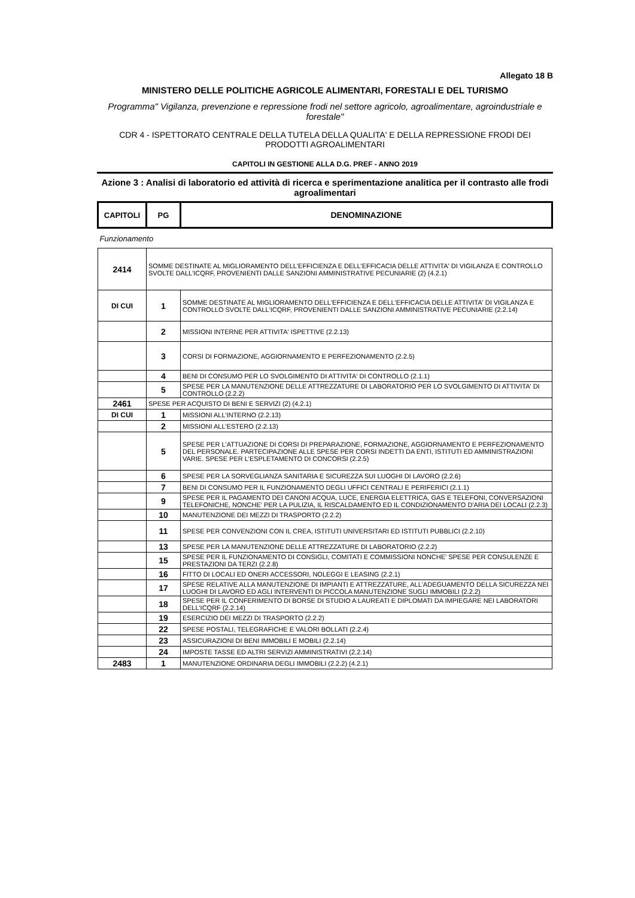Allegato 18 B
MINISTERO DELLE POLITICHE AGRICOLE ALIMENTARI, FORESTALI E DEL TURISMO
Programma" Vigilanza, prevenzione e repressione frodi nel settore agricolo, agroalimentare, agroindustriale e forestale"
CDR 4 - ISPETTORATO CENTRALE DELLA TUTELA DELLA QUALITA' E DELLA REPRESSIONE FRODI DEI PRODOTTI AGROALIMENTARI
CAPITOLI IN GESTIONE ALLA D.G. PREF - ANNO 2019
Azione 3 : Analisi di laboratorio ed attività di ricerca e sperimentazione analitica per il contrasto alle frodi agroalimentari
| CAPITOLI | PG | DENOMINAZIONE |
| --- | --- | --- |
| Funzionamento | | |
| 2414 | SOMME DESTINATE AL MIGLIORAMENTO DELL'EFFICIENZA E DELL'EFFICACIA DELLE ATTIVITA' DI VIGILANZA E CONTROLLO SVOLTE DALL'ICQRF, PROVENIENTI DALLE SANZIONI AMMINISTRATIVE PECUNIARIE (2) (4.2.1) | |
| DI CUI | 1 | SOMME DESTINATE AL MIGLIORAMENTO DELL'EFFICIENZA E DELL'EFFICACIA DELLE ATTIVITA' DI VIGILANZA E CONTROLLO SVOLTE DALL'ICQRF, PROVENIENTI DALLE SANZIONI AMMINISTRATIVE PECUNIARIE (2.2.14) |
| | 2 | MISSIONI INTERNE PER ATTIVITA' ISPETTIVE (2.2.13) |
| | 3 | CORSI DI FORMAZIONE, AGGIORNAMENTO E PERFEZIONAMENTO (2.2.5) |
| | 4 | BENI DI CONSUMO PER LO SVOLGIMENTO DI ATTIVITA' DI CONTROLLO (2.1.1) |
| | 5 | SPESE PER LA MANUTENZIONE DELLE ATTREZZATURE DI LABORATORIO PER LO SVOLGIMENTO DI ATTIVITA' DI CONTROLLO (2.2.2) |
| 2461 | SPESE PER ACQUISTO DI BENI E SERVIZI (2) (4.2.1) | |
| DI CUI | 1 | MISSIONI ALL'INTERNO (2.2.13) |
| | 2 | MISSIONI ALL'ESTERO (2.2.13) |
| | 5 | SPESE PER L'ATTUAZIONE DI CORSI DI PREPARAZIONE, FORMAZIONE, AGGIORNAMENTO E PERFEZIONAMENTO DEL PERSONALE. PARTECIPAZIONE ALLE SPESE PER CORSI INDETTI DA ENTI, ISTITUTI ED AMMINISTRAZIONI VARIE. SPESE PER L'ESPLETAMENTO DI CONCORSI (2.2.5) |
| | 6 | SPESE PER LA SORVEGLIANZA SANITARIA E SICUREZZA SUI LUOGHI DI LAVORO (2.2.6) |
| | 7 | BENI DI CONSUMO PER IL FUNZIONAMENTO DEGLI UFFICI CENTRALI E PERIFERICI (2.1.1) |
| | 9 | SPESE PER IL PAGAMENTO DEI CANONI ACQUA, LUCE, ENERGIA ELETTRICA, GAS E TELEFONI, CONVERSAZIONI TELEFONICHE, NONCHE' PER LA PULIZIA, IL RISCALDAMENTO ED IL CONDIZIONAMENTO D'ARIA DEI LOCALI (2.2.3) |
| | 10 | MANUTENZIONE DEI MEZZI DI TRASPORTO (2.2.2) |
| | 11 | SPESE PER CONVENZIONI CON IL CREA, ISTITUTI UNIVERSITARI ED ISTITUTI PUBBLICI (2.2.10) |
| | 13 | SPESE PER LA MANUTENZIONE DELLE ATTREZZATURE DI LABORATORIO (2.2.2) |
| | 15 | SPESE PER IL FUNZIONAMENTO DI CONSIGLI, COMITATI E COMMISSIONI NONCHE' SPESE PER CONSULENZE E PRESTAZIONI DA TERZI (2.2.8) |
| | 16 | FITTO DI LOCALI ED ONERI ACCESSORI, NOLEGGI E LEASING (2.2.1) |
| | 17 | SPESE RELATIVE ALLA MANUTENZIONE DI IMPIANTI E ATTREZZATURE, ALL'ADEGUAMENTO DELLA SICUREZZA NEI LUOGHI DI LAVORO ED AGLI INTERVENTI DI PICCOLA MANUTENZIONE SUGLI IMMOBILI (2.2.2) |
| | 18 | SPESE PER IL CONFERIMENTO DI BORSE DI STUDIO A LAUREATI E DIPLOMATI DA IMPIEGARE NEI LABORATORI DELL'ICQRF (2.2.14) |
| | 19 | ESERCIZIO DEI MEZZI DI TRASPORTO (2.2.2) |
| | 22 | SPESE POSTALI, TELEGRAFICHE E VALORI BOLLATI (2.2.4) |
| | 23 | ASSICURAZIONI DI BENI IMMOBILI E MOBILI (2.2.14) |
| | 24 | IMPOSTE TASSE ED ALTRI SERVIZI AMMINISTRATIVI (2.2.14) |
| 2483 | 1 | MANUTENZIONE ORDINARIA DEGLI IMMOBILI (2.2.2) (4.2.1) |